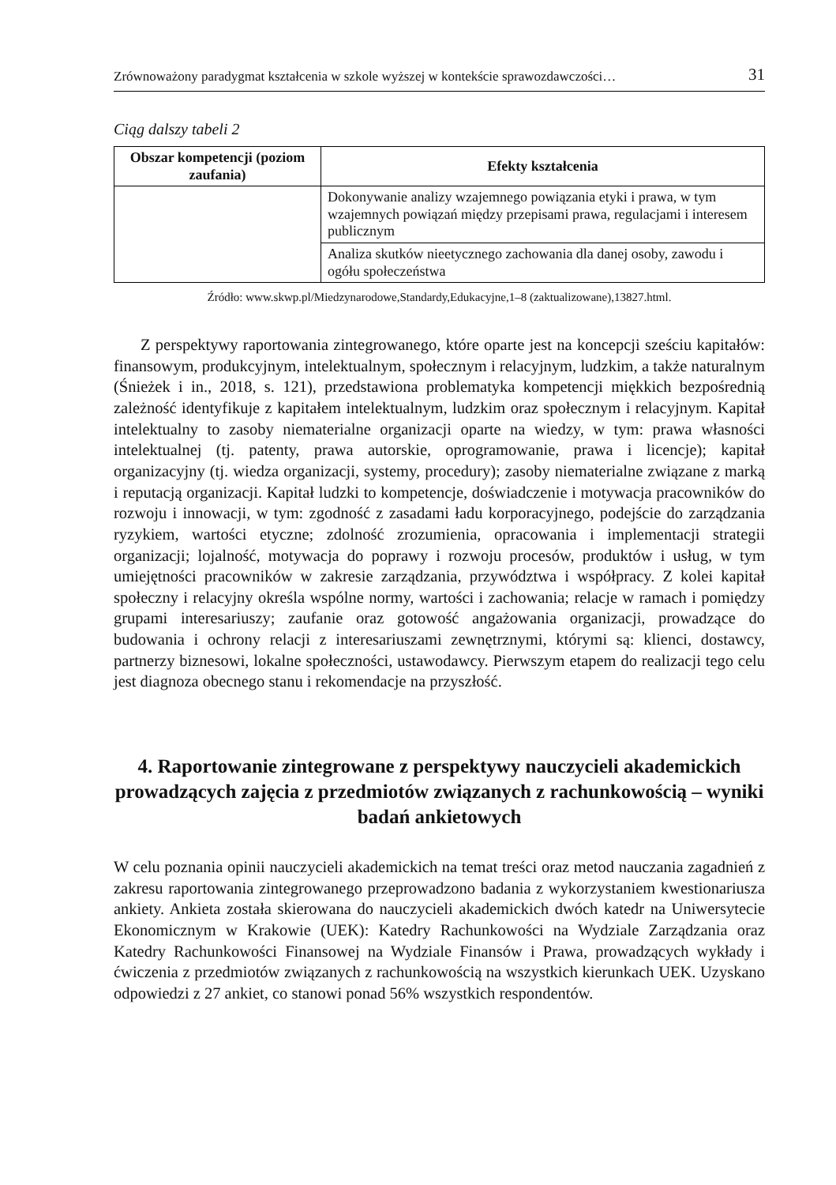Zrównoważony paradygmat kształcenia w szkole wyższej w kontekście sprawozdawczości… 31
Ciąg dalszy tabeli 2
| Obszar kompetencji (poziom zaufania) | Efekty kształcenia |
| --- | --- |
| | Dokonywanie analizy wzajemnego powiązania etyki i prawa, w tym wzajemnych powiązań między przepisami prawa, regulacjami i interesem publicznym |
| | Analiza skutków nieetycznego zachowania dla danej osoby, zawodu i ogółu społeczeństwa |
Źródło: www.skwp.pl/Miedzynarodowe,Standardy,Edukacyjne,1–8 (zaktualizowane),13827.html.
Z perspektywy raportowania zintegrowanego, które oparte jest na koncepcji sześciu kapitałów: finansowym, produkcyjnym, intelektualnym, społecznym i relacyjnym, ludzkim, a także naturalnym (Śnieżek i in., 2018, s. 121), przedstawiona problematyka kompetencji miękkich bezpośrednią zależność identyfikuje z kapitałem intelektualnym, ludzkim oraz społecznym i relacyjnym. Kapitał intelektualny to zasoby niematerialne organizacji oparte na wiedzy, w tym: prawa własności intelektualnej (tj. patenty, prawa autorskie, oprogramowanie, prawa i licencje); kapitał organizacyjny (tj. wiedza organizacji, systemy, procedury); zasoby niematerialne związane z marką i reputacją organizacji. Kapitał ludzki to kompetencje, doświadczenie i motywacja pracowników do rozwoju i innowacji, w tym: zgodność z zasadami ładu korporacyjnego, podejście do zarządzania ryzykiem, wartości etyczne; zdolność zrozumienia, opracowania i implementacji strategii organizacji; lojalność, motywacja do poprawy i rozwoju procesów, produktów i usług, w tym umiejętności pracowników w zakresie zarządzania, przywództwa i współpracy. Z kolei kapitał społeczny i relacyjny określa wspólne normy, wartości i zachowania; relacje w ramach i pomiędzy grupami interesariuszy; zaufanie oraz gotowość angażowania organizacji, prowadzące do budowania i ochrony relacji z interesariuszami zewnętrznymi, którymi są: klienci, dostawcy, partnerzy biznesowi, lokalne społeczności, ustawodawcy. Pierwszym etapem do realizacji tego celu jest diagnoza obecnego stanu i rekomendacje na przyszłość.
4. Raportowanie zintegrowane z perspektywy nauczycieli akademickich prowadzących zajęcia z przedmiotów związanych z rachunkowością – wyniki badań ankietowych
W celu poznania opinii nauczycieli akademickich na temat treści oraz metod nauczania zagadnień z zakresu raportowania zintegrowanego przeprowadzono badania z wykorzystaniem kwestionariusza ankiety. Ankieta została skierowana do nauczycieli akademickich dwóch katedr na Uniwersytecie Ekonomicznym w Krakowie (UEK): Katedry Rachunkowości na Wydziale Zarządzania oraz Katedry Rachunkowości Finansowej na Wydziale Finansów i Prawa, prowadzących wykłady i ćwiczenia z przedmiotów związanych z rachunkowością na wszystkich kierunkach UEK. Uzyskano odpowiedzi z 27 ankiet, co stanowi ponad 56% wszystkich respondentów.